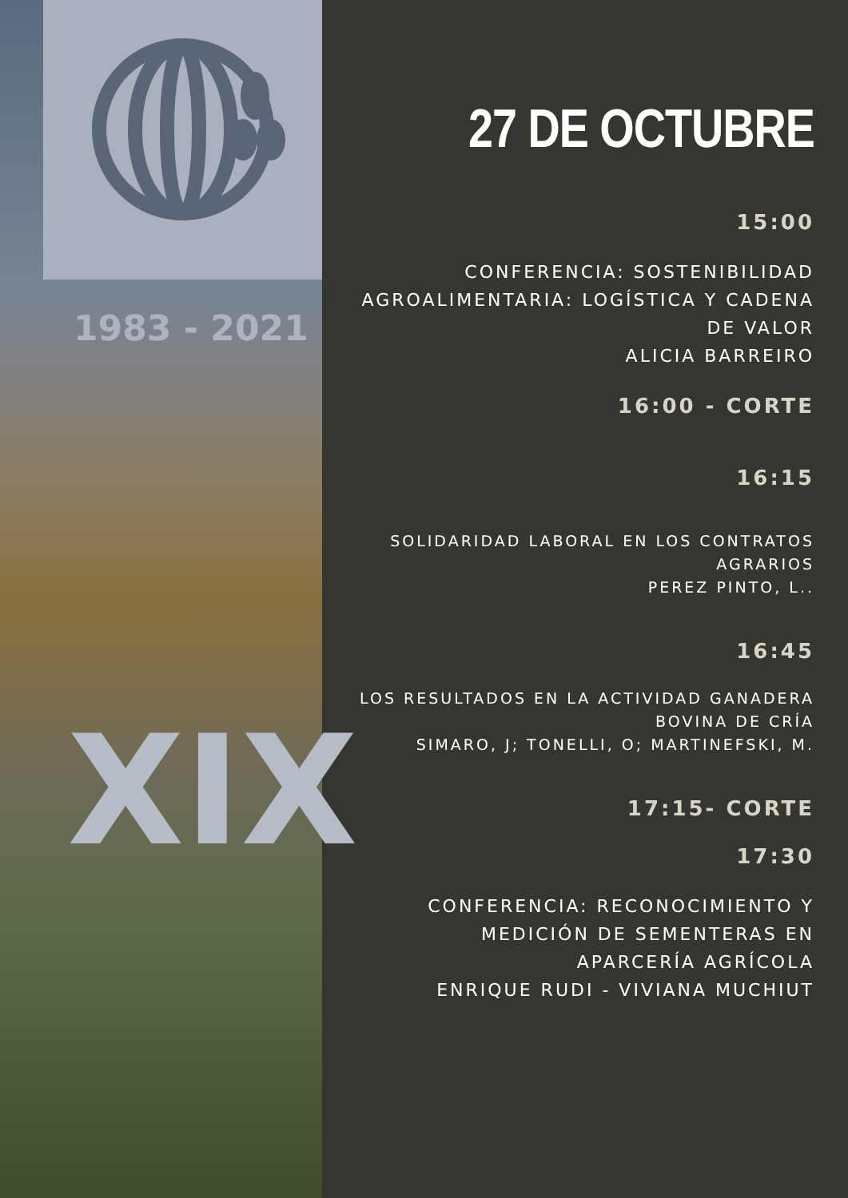1983 - 2021
XIX
27 DE OCTUBRE
15:00
CONFERENCIA: SOSTENIBILIDAD AGROALIMENTARIA: LOGÍSTICA Y CADENA DE VALOR
ALICIA BARREIRO
16:00 - CORTE
16:15
SOLIDARIDAD LABORAL EN LOS CONTRATOS AGRARIOS
PEREZ PINTO, L..
16:45
LOS RESULTADOS EN LA ACTIVIDAD GANADERA BOVINA DE CRÍA
SIMARO, J; TONELLI, O; MARTINEFSKI, M.
17:15- CORTE
17:30
CONFERENCIA: RECONOCIMIENTO Y MEDICIÓN DE SEMENTERAS EN APARCERÍA AGRÍCOLA
ENRIQUE RUDI - VIVIANA MUCHIUT